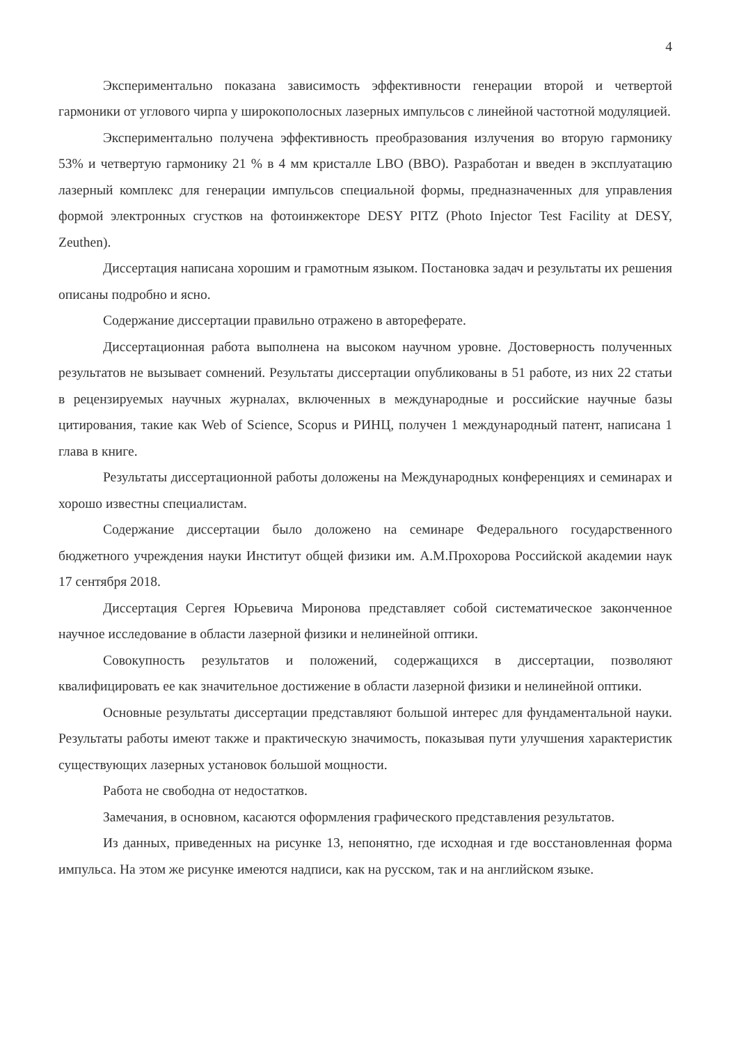4
Экспериментально показана зависимость эффективности генерации второй и четвертой гармоники от углового чирпа у широкополосных лазерных импульсов с линейной частотной модуляцией.
Экспериментально получена эффективность преобразования излучения во вторую гармонику 53% и четвертую гармонику 21 % в 4 мм кристалле LBO (BBO). Разработан и введен в эксплуатацию лазерный комплекс для генерации импульсов специальной формы, предназначенных для управления формой электронных сгустков на фотоинжекторе DESY PITZ (Photo Injector Test Facility at DESY, Zeuthen).
Диссертация написана хорошим и грамотным языком. Постановка задач и результаты их решения описаны подробно и ясно.
Содержание диссертации правильно отражено в автореферате.
Диссертационная работа выполнена на высоком научном уровне. Достоверность полученных результатов не вызывает сомнений. Результаты диссертации опубликованы в 51 работе, из них 22 статьи в рецензируемых научных журналах, включенных в международные и российские научные базы цитирования, такие как Web of Science, Scopus и РИНЦ, получен 1 международный патент, написана 1 глава в книге.
Результаты диссертационной работы доложены на Международных конференциях и семинарах и хорошо известны специалистам.
Содержание диссертации было доложено на семинаре Федерального государственного бюджетного учреждения науки Институт общей физики им. А.М.Прохорова Российской академии наук 17 сентября 2018.
Диссертация Сергея Юрьевича Миронова представляет собой систематическое законченное научное исследование в области лазерной физики и нелинейной оптики.
Совокупность результатов и положений, содержащихся в диссертации, позволяют квалифицировать ее как значительное достижение в области лазерной физики и нелинейной оптики.
Основные результаты диссертации представляют большой интерес для фундаментальной науки. Результаты работы имеют также и практическую значимость, показывая пути улучшения характеристик существующих лазерных установок большой мощности.
Работа не свободна от недостатков.
Замечания, в основном, касаются оформления графического представления результатов.
Из данных, приведенных на рисунке 13, непонятно, где исходная и где восстановленная форма импульса. На этом же рисунке имеются надписи, как на русском, так и на английском языке.